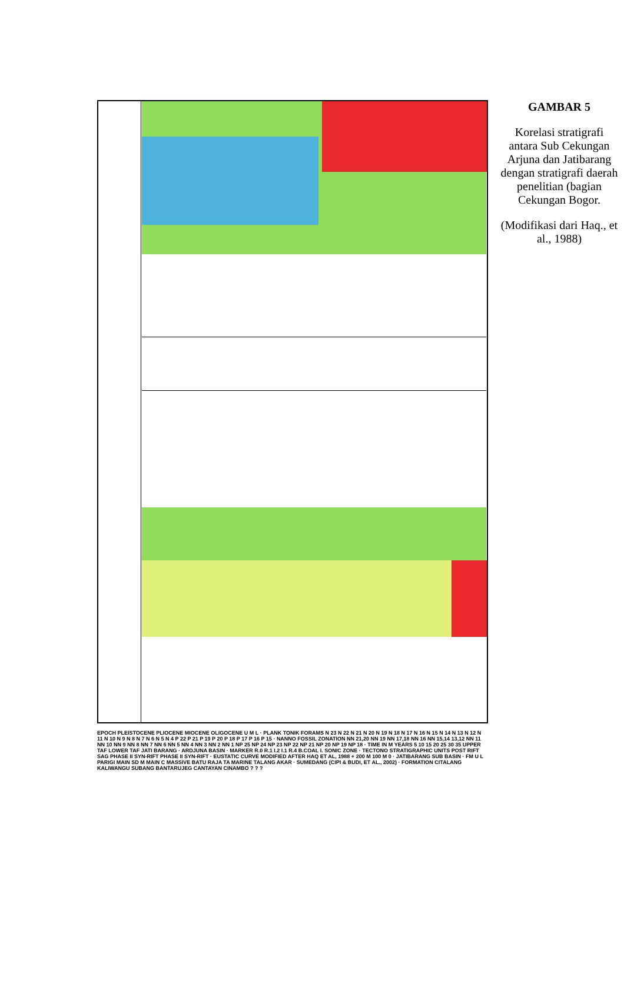EPOCH PLEISTOCENE PLIOCENE MIOCENE OLIGOCENE U M L · PLANK TONIK FORAMS N 23 N 22 N 21 N 20 N 19 N 18 N 17 N 16 N 15 N 14 N 13 N 12 N 11 N 10 N 9 N 8 N 7 N 6 N 5 N 4 P 22 P 21 P 19 P 20 P 18 P 17 P 16 P 15 · NANNO FOSSIL ZONATION NN 21,20 NN 19 NN 17,18 NN 16 NN 15,14 13,12 NN 11 NN 10 NN 9 NN 8 NN 7 NN 6 NN 5 NN 4 NN 3 NN 2 NN 1 NP 25 NP 24 NP 23 NP 22 NP 21 NP 20 NP 19 NP 18 · TIME IN M YEARS 5 10 15 20 25 30 35 UPPER TAF LOWER TAF JATI BARANG · ARDJUNA BASIN · MARKER R.0 R.1 I.2 I.1 R.4 B.COAL I. SONIC ZONE · TECTONO STRATIGRAPHIC UNITS POST RIFT SAG PHASE II SYN-RIFT PHASE II SYN-RIFT · EUSTATIC CURVE MODIFIED AFTER HAQ ET AL, 1988 + 200 M 100 M 0 · JATIBARANG SUB BASIN · FM U L PARIGI MAIN SD M MAIN C MASSIVE BATU RAJA TA MARINE TALANG AKAR · SUMEDANG (CIPI & BUDI, ET AL., 2002) · FORMATION CITALANG KALIWANGU SUBANG BANTARUJEG CANTAYAN CINAMBO ? ? ?
GAMBAR 5
Korelasi stratigrafi antara Sub Cekungan Arjuna dan Jatibarang dengan stratigrafi daerah penelitian (bagian Cekungan Bogor.
(Modifikasi dari Haq., et al., 1988)